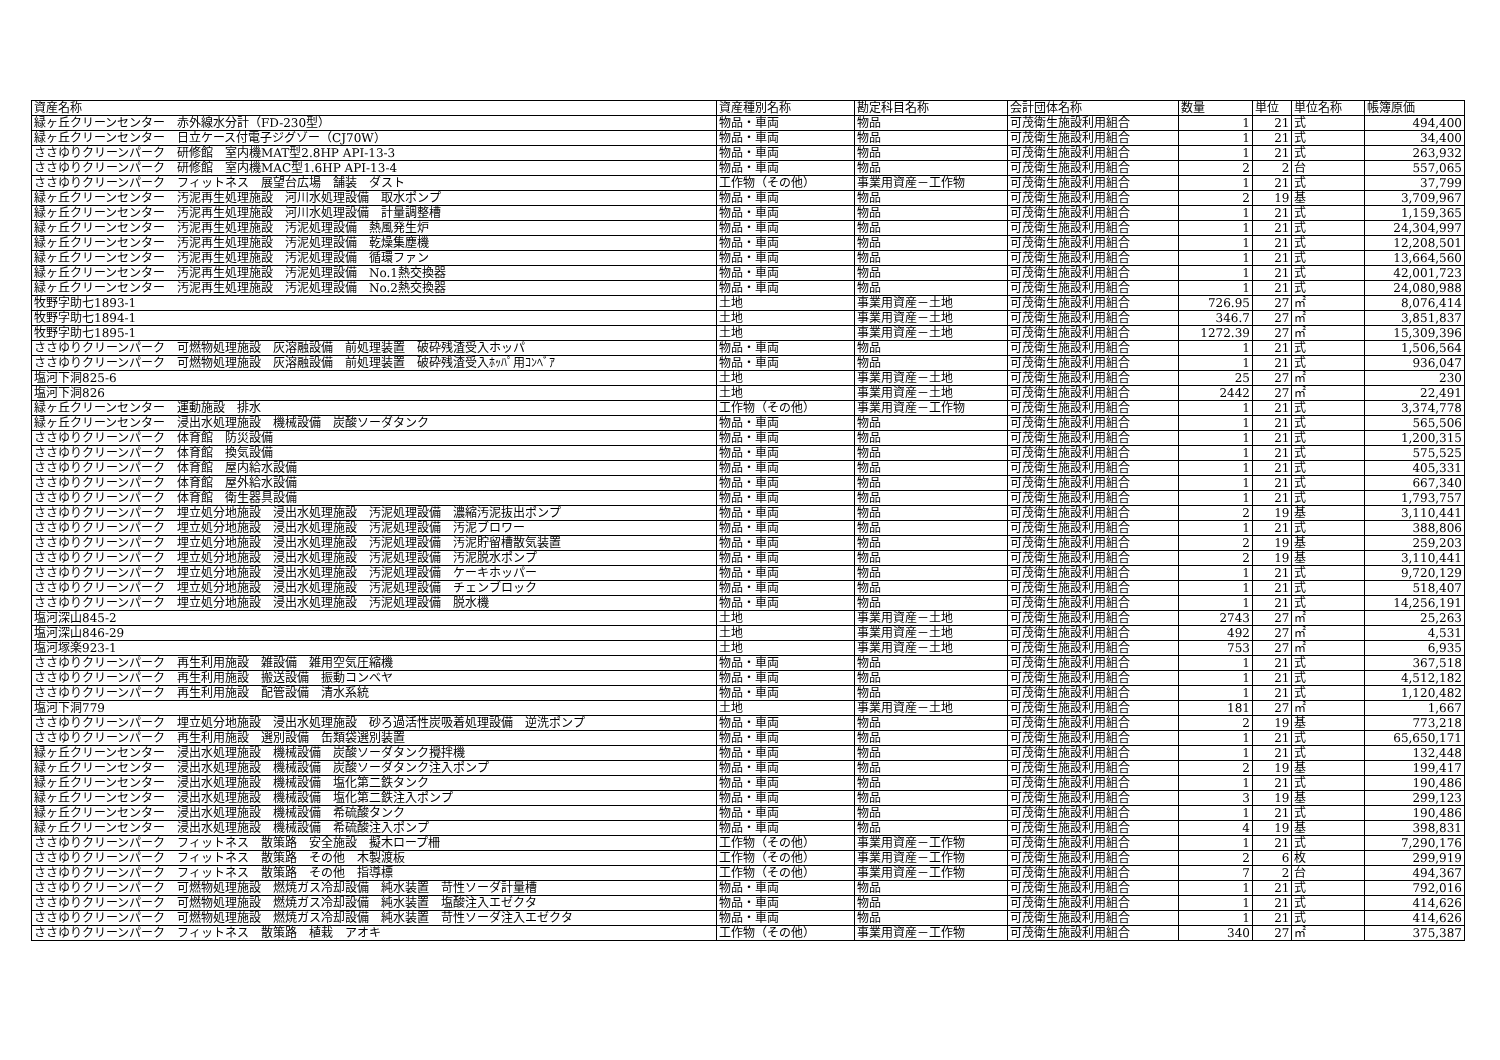| 資産名称 | 資産種別名称 | 勘定科目名称 | 会計団体名称 | 数量 | 単位 | 単位名称 | 帳簿原価 |
| --- | --- | --- | --- | --- | --- | --- | --- |
| 緑ヶ丘クリーンセンター 赤外線水分計（FD-230型） | 物品・車両 | 物品 | 可茂衛生施設利用組合 | 1 | 21 | 式 | 494,400 |
| 緑ヶ丘クリーンセンター 日立ケース付電子ジグゾー（CJ70W） | 物品・車両 | 物品 | 可茂衛生施設利用組合 | 1 | 21 | 式 | 34,400 |
| ささゆりクリーンパーク 研修館 室内機MAT型2.8HP API-13-3 | 物品・車両 | 物品 | 可茂衛生施設利用組合 | 1 | 21 | 式 | 263,932 |
| ささゆりクリーンパーク 研修館 室内機MAC型1.6HP API-13-4 | 物品・車両 | 物品 | 可茂衛生施設利用組合 | 2 | 2 | 台 | 557,065 |
| ささゆりクリーンパーク フィットネス 展望台広場 舗装 ダスト | 工作物（その他） | 事業用資産－工作物 | 可茂衛生施設利用組合 | 1 | 21 | 式 | 37,799 |
| 緑ヶ丘クリーンセンター 汚泥再生処理施設 河川水処理設備 取水ポンプ | 物品・車両 | 物品 | 可茂衛生施設利用組合 | 2 | 19 | 基 | 3,709,967 |
| 緑ヶ丘クリーンセンター 汚泥再生処理施設 河川水処理設備 計量調整槽 | 物品・車両 | 物品 | 可茂衛生施設利用組合 | 1 | 21 | 式 | 1,159,365 |
| 緑ヶ丘クリーンセンター 汚泥再生処理施設 汚泥処理設備 熱風発生炉 | 物品・車両 | 物品 | 可茂衛生施設利用組合 | 1 | 21 | 式 | 24,304,997 |
| 緑ヶ丘クリーンセンター 汚泥再生処理施設 汚泥処理設備 乾燥集塵機 | 物品・車両 | 物品 | 可茂衛生施設利用組合 | 1 | 21 | 式 | 12,208,501 |
| 緑ヶ丘クリーンセンター 汚泥再生処理施設 汚泥処理設備 循環ファン | 物品・車両 | 物品 | 可茂衛生施設利用組合 | 1 | 21 | 式 | 13,664,560 |
| 緑ヶ丘クリーンセンター 汚泥再生処理施設 汚泥処理設備 No.1熱交換器 | 物品・車両 | 物品 | 可茂衛生施設利用組合 | 1 | 21 | 式 | 42,001,723 |
| 緑ヶ丘クリーンセンター 汚泥再生処理施設 汚泥処理設備 No.2熱交換器 | 物品・車両 | 物品 | 可茂衛生施設利用組合 | 1 | 21 | 式 | 24,080,988 |
| 牧野字助七1893-1 | 土地 | 事業用資産－土地 | 可茂衛生施設利用組合 | 726.95 | 27 | ㎡ | 8,076,414 |
| 牧野字助七1894-1 | 土地 | 事業用資産－土地 | 可茂衛生施設利用組合 | 346.7 | 27 | ㎡ | 3,851,837 |
| 牧野字助七1895-1 | 土地 | 事業用資産－土地 | 可茂衛生施設利用組合 | 1272.39 | 27 | ㎡ | 15,309,396 |
| ささゆりクリーンパーク 可燃物処理施設 灰溶融設備 前処理装置 破砕残渣受入ホッパ | 物品・車両 | 物品 | 可茂衛生施設利用組合 | 1 | 21 | 式 | 1,506,564 |
| ささゆりクリーンパーク 可燃物処理施設 灰溶融設備 前処理装置 破砕残渣受入ﾎｯﾊﾟ用ｺﾝﾍﾞｱ | 物品・車両 | 物品 | 可茂衛生施設利用組合 | 1 | 21 | 式 | 936,047 |
| 塩河下洞825-6 | 土地 | 事業用資産－土地 | 可茂衛生施設利用組合 | 25 | 27 | ㎡ | 230 |
| 塩河下洞826 | 土地 | 事業用資産－土地 | 可茂衛生施設利用組合 | 2442 | 27 | ㎡ | 22,491 |
| 緑ヶ丘クリーンセンター 運動施設 排水 | 工作物（その他） | 事業用資産－工作物 | 可茂衛生施設利用組合 | 1 | 21 | 式 | 3,374,778 |
| 緑ヶ丘クリーンセンター 浸出水処理施設 機械設備 炭酸ソーダタンク | 物品・車両 | 物品 | 可茂衛生施設利用組合 | 1 | 21 | 式 | 565,506 |
| ささゆりクリーンパーク 体育館 防災設備 | 物品・車両 | 物品 | 可茂衛生施設利用組合 | 1 | 21 | 式 | 1,200,315 |
| ささゆりクリーンパーク 体育館 換気設備 | 物品・車両 | 物品 | 可茂衛生施設利用組合 | 1 | 21 | 式 | 575,525 |
| ささゆりクリーンパーク 体育館 屋内給水設備 | 物品・車両 | 物品 | 可茂衛生施設利用組合 | 1 | 21 | 式 | 405,331 |
| ささゆりクリーンパーク 体育館 屋外給水設備 | 物品・車両 | 物品 | 可茂衛生施設利用組合 | 1 | 21 | 式 | 667,340 |
| ささゆりクリーンパーク 体育館 衛生器具設備 | 物品・車両 | 物品 | 可茂衛生施設利用組合 | 1 | 21 | 式 | 1,793,757 |
| ささゆりクリーンパーク 埋立処分地施設 浸出水処理施設 汚泥処理設備 濃縮汚泥抜出ポンプ | 物品・車両 | 物品 | 可茂衛生施設利用組合 | 2 | 19 | 基 | 3,110,441 |
| ささゆりクリーンパーク 埋立処分地施設 浸出水処理施設 汚泥処理設備 汚泥ブロワー | 物品・車両 | 物品 | 可茂衛生施設利用組合 | 1 | 21 | 式 | 388,806 |
| ささゆりクリーンパーク 埋立処分地施設 浸出水処理施設 汚泥処理設備 汚泥貯留槽散気装置 | 物品・車両 | 物品 | 可茂衛生施設利用組合 | 2 | 19 | 基 | 259,203 |
| ささゆりクリーンパーク 埋立処分地施設 浸出水処理施設 汚泥処理設備 汚泥脱水ポンプ | 物品・車両 | 物品 | 可茂衛生施設利用組合 | 2 | 19 | 基 | 3,110,441 |
| ささゆりクリーンパーク 埋立処分地施設 浸出水処理施設 汚泥処理設備 ケーキホッパー | 物品・車両 | 物品 | 可茂衛生施設利用組合 | 1 | 21 | 式 | 9,720,129 |
| ささゆりクリーンパーク 埋立処分地施設 浸出水処理施設 汚泥処理設備 チェンブロック | 物品・車両 | 物品 | 可茂衛生施設利用組合 | 1 | 21 | 式 | 518,407 |
| ささゆりクリーンパーク 埋立処分地施設 浸出水処理施設 汚泥処理設備 脱水機 | 物品・車両 | 物品 | 可茂衛生施設利用組合 | 1 | 21 | 式 | 14,256,191 |
| 塩河深山845-2 | 土地 | 事業用資産－土地 | 可茂衛生施設利用組合 | 2743 | 27 | ㎡ | 25,263 |
| 塩河深山846-29 | 土地 | 事業用資産－土地 | 可茂衛生施設利用組合 | 492 | 27 | ㎡ | 4,531 |
| 塩河塚楽923-1 | 土地 | 事業用資産－土地 | 可茂衛生施設利用組合 | 753 | 27 | ㎡ | 6,935 |
| ささゆりクリーンパーク 再生利用施設 雑設備 雑用空気圧縮機 | 物品・車両 | 物品 | 可茂衛生施設利用組合 | 1 | 21 | 式 | 367,518 |
| ささゆりクリーンパーク 再生利用施設 搬送設備 振動コンベヤ | 物品・車両 | 物品 | 可茂衛生施設利用組合 | 1 | 21 | 式 | 4,512,182 |
| ささゆりクリーンパーク 再生利用施設 配管設備 清水系統 | 物品・車両 | 物品 | 可茂衛生施設利用組合 | 1 | 21 | 式 | 1,120,482 |
| 塩河下洞779 | 土地 | 事業用資産－土地 | 可茂衛生施設利用組合 | 181 | 27 | ㎡ | 1,667 |
| ささゆりクリーンパーク 埋立処分地施設 浸出水処理施設 砂ろ過活性炭吸着処理設備 逆洗ポンプ | 物品・車両 | 物品 | 可茂衛生施設利用組合 | 2 | 19 | 基 | 773,218 |
| ささゆりクリーンパーク 再生利用施設 選別設備 缶類袋選別装置 | 物品・車両 | 物品 | 可茂衛生施設利用組合 | 1 | 21 | 式 | 65,650,171 |
| 緑ヶ丘クリーンセンター 浸出水処理施設 機械設備 炭酸ソーダタンク攪拌機 | 物品・車両 | 物品 | 可茂衛生施設利用組合 | 1 | 21 | 式 | 132,448 |
| 緑ヶ丘クリーンセンター 浸出水処理施設 機械設備 炭酸ソーダタンク注入ポンプ | 物品・車両 | 物品 | 可茂衛生施設利用組合 | 2 | 19 | 基 | 199,417 |
| 緑ヶ丘クリーンセンター 浸出水処理施設 機械設備 塩化第二鉄タンク | 物品・車両 | 物品 | 可茂衛生施設利用組合 | 1 | 21 | 式 | 190,486 |
| 緑ヶ丘クリーンセンター 浸出水処理施設 機械設備 塩化第二鉄注入ポンプ | 物品・車両 | 物品 | 可茂衛生施設利用組合 | 3 | 19 | 基 | 299,123 |
| 緑ヶ丘クリーンセンター 浸出水処理施設 機械設備 希硫酸タンク | 物品・車両 | 物品 | 可茂衛生施設利用組合 | 1 | 21 | 式 | 190,486 |
| 緑ヶ丘クリーンセンター 浸出水処理施設 機械設備 希硫酸注入ポンプ | 物品・車両 | 物品 | 可茂衛生施設利用組合 | 4 | 19 | 基 | 398,831 |
| ささゆりクリーンパーク フィットネス 散策路 安全施設 擬木ロープ柵 | 工作物（その他） | 事業用資産－工作物 | 可茂衛生施設利用組合 | 1 | 21 | 式 | 7,290,176 |
| ささゆりクリーンパーク フィットネス 散策路 その他 木製渡板 | 工作物（その他） | 事業用資産－工作物 | 可茂衛生施設利用組合 | 2 | 6 | 枚 | 299,919 |
| ささゆりクリーンパーク フィットネス 散策路 その他 指導標 | 工作物（その他） | 事業用資産－工作物 | 可茂衛生施設利用組合 | 7 | 2 | 台 | 494,367 |
| ささゆりクリーンパーク 可燃物処理施設 燃焼ガス冷却設備 純水装置 苛性ソーダ計量槽 | 物品・車両 | 物品 | 可茂衛生施設利用組合 | 1 | 21 | 式 | 792,016 |
| ささゆりクリーンパーク 可燃物処理施設 燃焼ガス冷却設備 純水装置 塩酸注入エゼクタ | 物品・車両 | 物品 | 可茂衛生施設利用組合 | 1 | 21 | 式 | 414,626 |
| ささゆりクリーンパーク 可燃物処理施設 燃焼ガス冷却設備 純水装置 苛性ソーダ注入エゼクタ | 物品・車両 | 物品 | 可茂衛生施設利用組合 | 1 | 21 | 式 | 414,626 |
| ささゆりクリーンパーク フィットネス 散策路 植栽 アオキ | 工作物（その他） | 事業用資産－工作物 | 可茂衛生施設利用組合 | 340 | 27 | ㎡ | 375,387 |